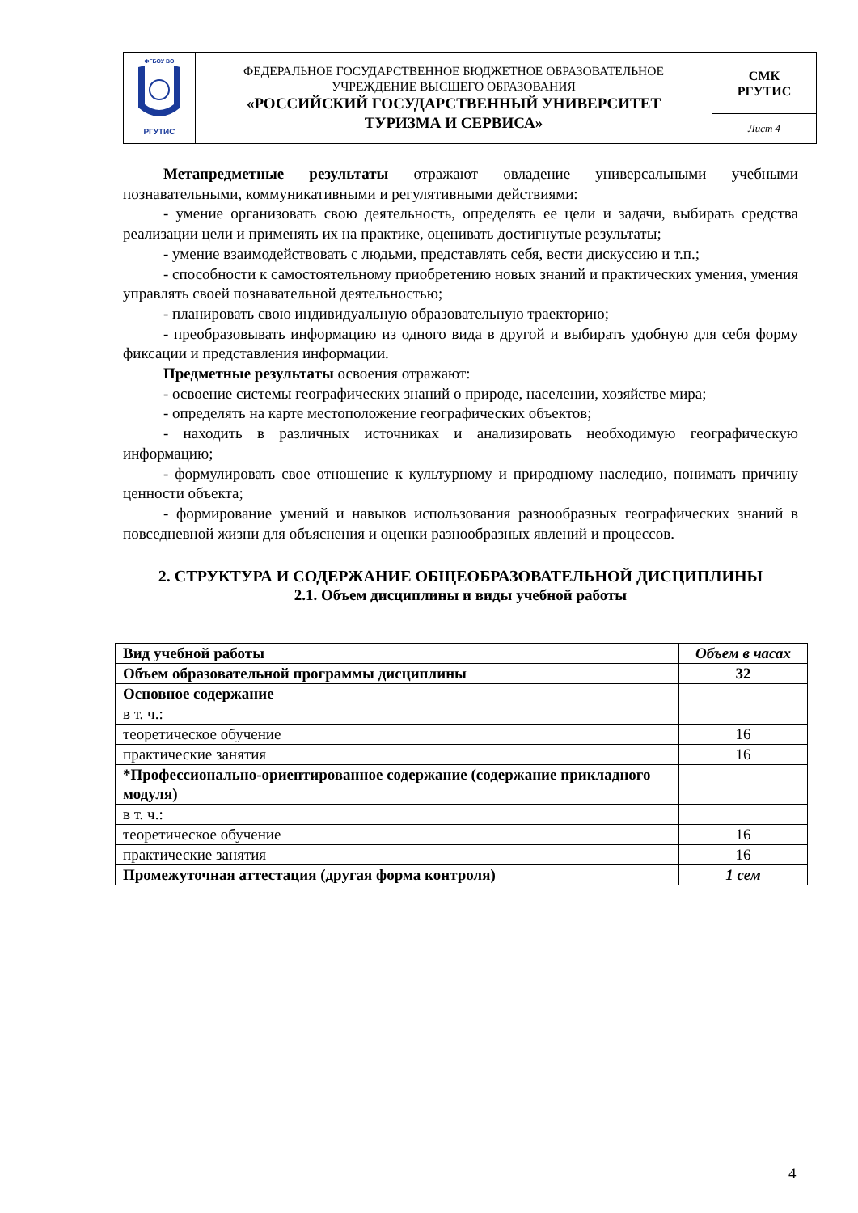| ФГБОУ ВО РГУТИС | ФЕДЕРАЛЬНОЕ ГОСУДАРСТВЕННОЕ БЮДЖЕТНОЕ ОБРАЗОВАТЕЛЬНОЕ УЧРЕЖДЕНИЕ ВЫСШЕГО ОБРАЗОВАНИЯ «РОССИЙСКИЙ ГОСУДАРСТВЕННЫЙ УНИВЕРСИТЕТ ТУРИЗМА И СЕРВИСА» | СМК РГУТИС |
| | | Лист 4 |
Метапредметные результаты отражают овладение универсальными учебными познавательными, коммуникативными и регулятивными действиями:
- умение организовать свою деятельность, определять ее цели и задачи, выбирать средства реализации цели и применять их на практике, оценивать достигнутые результаты;
- умение взаимодействовать с людьми, представлять себя, вести дискуссию и т.п.;
- способности к самостоятельному приобретению новых знаний и практических умения, умения управлять своей познавательной деятельностью;
- планировать свою индивидуальную образовательную траекторию;
- преобразовывать информацию из одного вида в другой и выбирать удобную для себя форму фиксации и представления информации.
Предметные результаты освоения отражают:
- освоение системы географических знаний о природе, населении, хозяйстве мира;
- определять на карте местоположение географических объектов;
- находить в различных источниках и анализировать необходимую географическую информацию;
- формулировать свое отношение к культурному и природному наследию, понимать причину ценности объекта;
- формирование умений и навыков использования разнообразных географических знаний в повседневной жизни для объяснения и оценки разнообразных явлений и процессов.
2. СТРУКТУРА И СОДЕРЖАНИЕ ОБЩЕОБРАЗОВАТЕЛЬНОЙ ДИСЦИПЛИНЫ
2.1. Объем дисциплины и виды учебной работы
| Вид учебной работы | Объем в часах |
| Объем образовательной программы дисциплины | 32 |
| Основное содержание | |
| в т. ч.: | |
| теоретическое обучение | 16 |
| практические занятия | 16 |
| *Профессионально-ориентированное содержание (содержание прикладного модуля) | |
| в т. ч.: | |
| теоретическое обучение | 16 |
| практические занятия | 16 |
| Промежуточная аттестация (другая форма контроля) | 1 сем |
4